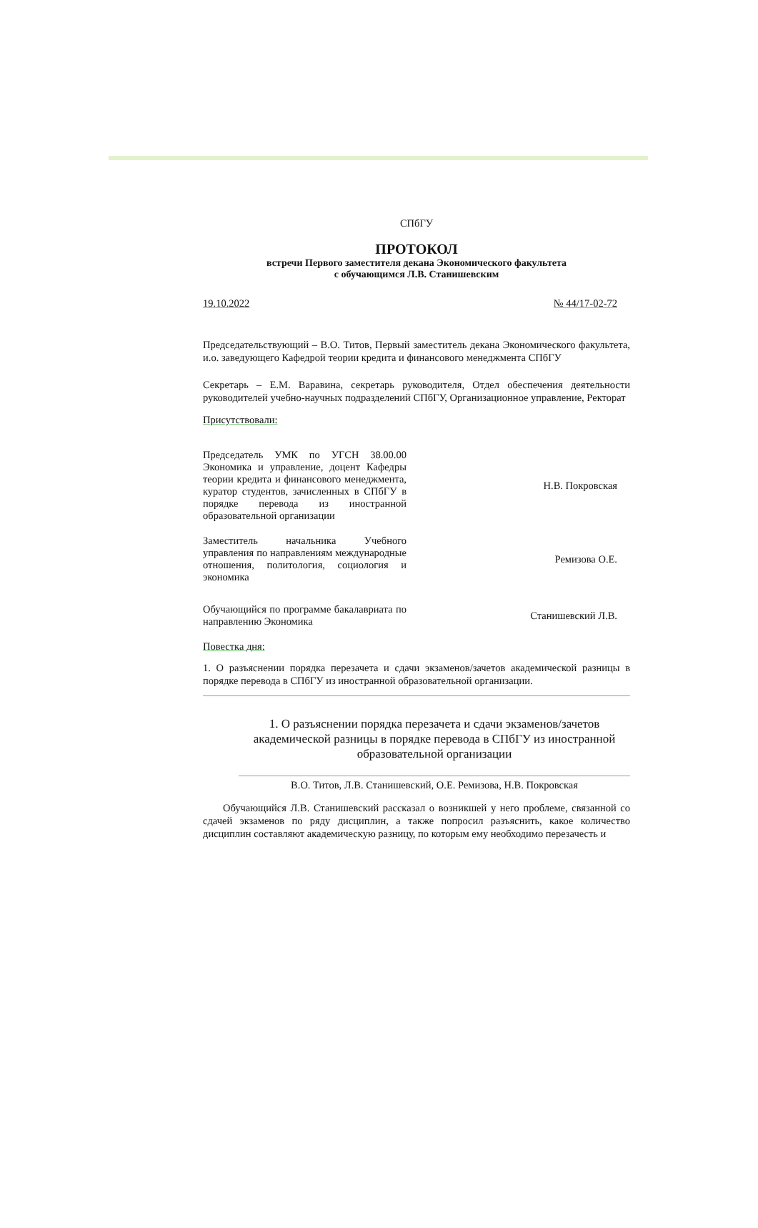СПбГУ
ПРОТОКОЛ
встречи Первого заместителя декана Экономического факультета
с обучающимся Л.В. Станишевским
19.10.2022 № 44/17-02-72
Председательствующий – В.О. Титов, Первый заместитель декана Экономического факультета, и.о. заведующего Кафедрой теории кредита и финансового менеджмента СПбГУ
Секретарь – Е.М. Варавина, секретарь руководителя, Отдел обеспечения деятельности руководителей учебно-научных подразделений СПбГУ, Организационное управление, Ректорат
Присутствовали:
Председатель УМК по УГСН 38.00.00 Экономика и управление, доцент Кафедры теории кредита и финансового менеджмента, куратор студентов, зачисленных в СПбГУ в порядке перевода из иностранной образовательной организации
Н.В. Покровская
Заместитель начальника Учебного управления по направлениям международные отношения, политология, социология и экономика
Ремизова О.Е.
Обучающийся по программе бакалавриата по направлению Экономика
Станишевский Л.В.
Повестка дня:
1. О разъяснении порядка перезачета и сдачи экзаменов/зачетов академической разницы в порядке перевода в СПбГУ из иностранной образовательной организации.
1. О разъяснении порядка перезачета и сдачи экзаменов/зачетов академической разницы в порядке перевода в СПбГУ из иностранной образовательной организации
В.О. Титов, Л.В. Станишевский, О.Е. Ремизова, Н.В. Покровская
Обучающийся Л.В. Станишевский рассказал о возникшей у него проблеме, связанной со сдачей экзаменов по ряду дисциплин, а также попросил разъяснить, какое количество дисциплин составляют академическую разницу, по которым ему необходимо перезачесть и